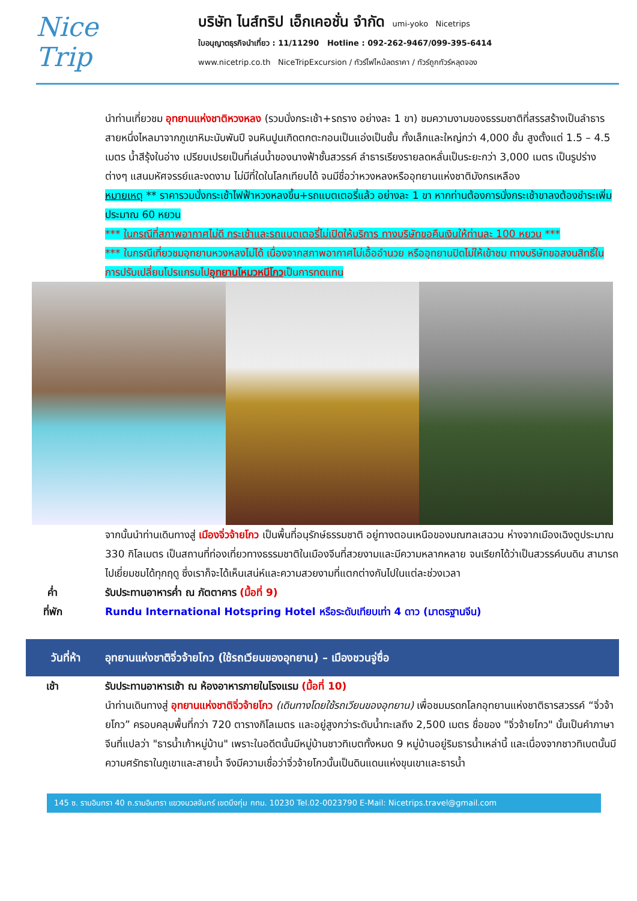Nice
Trip
บริษัท ไนส์ทริป เอ็กเคอชั่น จำกัด umi-yoko Nicetrips
ใบอนุญาตธุรกิจนำเที่ยว : 11/11290 Hotline : 092-262-9467/099-395-6414
www.nicetrip.co.th NiceTripExcursion / ทัวร์ไฟไหม้ลดราคา / ทัวร์ถูกทัวร์หลุดจอง
นำท่านเที่ยวชม อุทยานแห่งชาติหวงหลง (รวมนั่งกระเช้า+รถราง อย่างละ 1 ขา) ชมความงามของธรรมชาติที่สรรสร้างเป็นลำธารสายหนึ่งไหลมาจากภูเขาหิมะนับพันปี จนหินปูนเกิดตกตะกอนเป็นแอ่งเป็นชั้น ทั้งเล็กและใหญ่กว่า 4,000 ชั้น สูงตั้งแต่ 1.5 – 4.5 เมตร น้ำสีรุ้งในอ่าง เปรียบเปรยเป็นที่เล่นน้ำของนางฟ้าชั้นสวรรค์ ลำธารเรียงรายลดหลั่นเป็นระยะกว่า 3,000 เมตร เป็นรูปร่างต่างๆ แสนมหัศจรรย์และงดงาม ไม่มีที่ใดในโลกเทียบได้ จนมีชื่อว่าหวงหลงหรืออุทยานแห่งชาติมังกรเหลือง
หมายเหตุ ** ราคารวมนั่งกระเช้าไฟฟ้าหวงหลงขึ้น+รถแบตเตอรี่แล้ว อย่างละ 1 ขา หากท่านต้องการนั่งกระเช้าขาลงต้องชำระเพิ่มประมาณ 60 หยวน
*** ในกรณีที่สภาพอากาศไม่ดี กระเช้าและรถแบตเตอรี่ไม่เปิดให้บริการ ทางบริษัทขอคืนเงินให้ท่านละ 100 หยวน ***
*** ในกรณีเที่ยวชมอุทยานหวงหลงไม่ได้ เนื่องจากสภาพอากาศไม่เอื้ออำนวย หรืออุทยานปิดไม่ให้เข้าชม ทางบริษัทขอสงนสิทธิ์ในการปรับเปลี่ยนโปรแกรมไปอุทยานโหมวหนีโกวเป็นการทดแทน
จากนั้นนำท่านเดินทางสู่ เมืองจิ่วจ้ายโกว เป็นพื้นที่อนุรักษ์ธรรมชาติ อยู่ทางตอนเหนือของมณฑลเสฉวน ห่างจากเมืองเฉิงตูประมาณ 330 กิโลเมตร เป็นสถานที่ท่องเที่ยวทางธรรมชาติในเมืองจีนที่สวยงามและมีความหลากหลาย จนเรียกได้ว่าเป็นสวรรค์บนดิน สามารถไปเยี่ยมชมได้ทุกฤดู ซึ่งเราก็จะได้เห็นเสน่ห์และความสวยงามที่แตกต่างกันไปในแต่ละช่วงเวลา
ค่ำ รับประทานอาหารค่ำ ณ ภัตตาคาร (มื้อที่ 9)
ที่พัก Rundu International Hotspring Hotel หรือระดับเทียบเท่า 4 ดาว (มาตรฐานจีน)
วันที่ห้า
อุทยานแห่งชาติจิ่วจ้ายโกว (ใช้รถเวียนของอุทยาน) – เมืองชวนจู่ซื่อ
เช้า รับประทานอาหารเช้า ณ ห้องอาหารภายในโรงแรม (มื้อที่ 10)
นำท่านเดินทางสู่ อุทยานแห่งชาติจิ่วจ้ายโกว (เดินทางโดยใช้รถเวียนของอุทยาน) เพื่อชมมรดกโลกอุทยานแห่งชาติธารสวรรค์ “จิ่วจ้ายโกว” ครอบคลุมพื้นที่กว่า 720 ตารางกิโลเมตร และอยู่สูงกว่าระดับน้ำทะเลถึง 2,500 เมตร ชื่อของ "จิ่วจ้ายโกว" นั้นเป็นคำภาษาจีนที่แปลว่า "ธารน้ำเก้าหมู่บ้าน" เพราะในอดีตนั้นมีหมู่บ้านชาวทิเบตทั้งหมด 9 หมู่บ้านอยู่ริมธารน้ำเหล่านี้ และเนื่องจากชาวทิเบตนั้นมีความศรัทธาในภูเขาและสายน้ำ จึงมีความเชื่อว่าจิ่วจ้ายโกวนั้นเป็นดินแดนแห่งขุนเขาและธารน้ำ
145 ซ. รามอินทรา 40 ถ.รามอินทรา แขวงนวลจันทร์ เขตบึงกุ่ม กทม. 10230 Tel.02-0023790 E-Mail: Nicetrips.travel@gmail.com